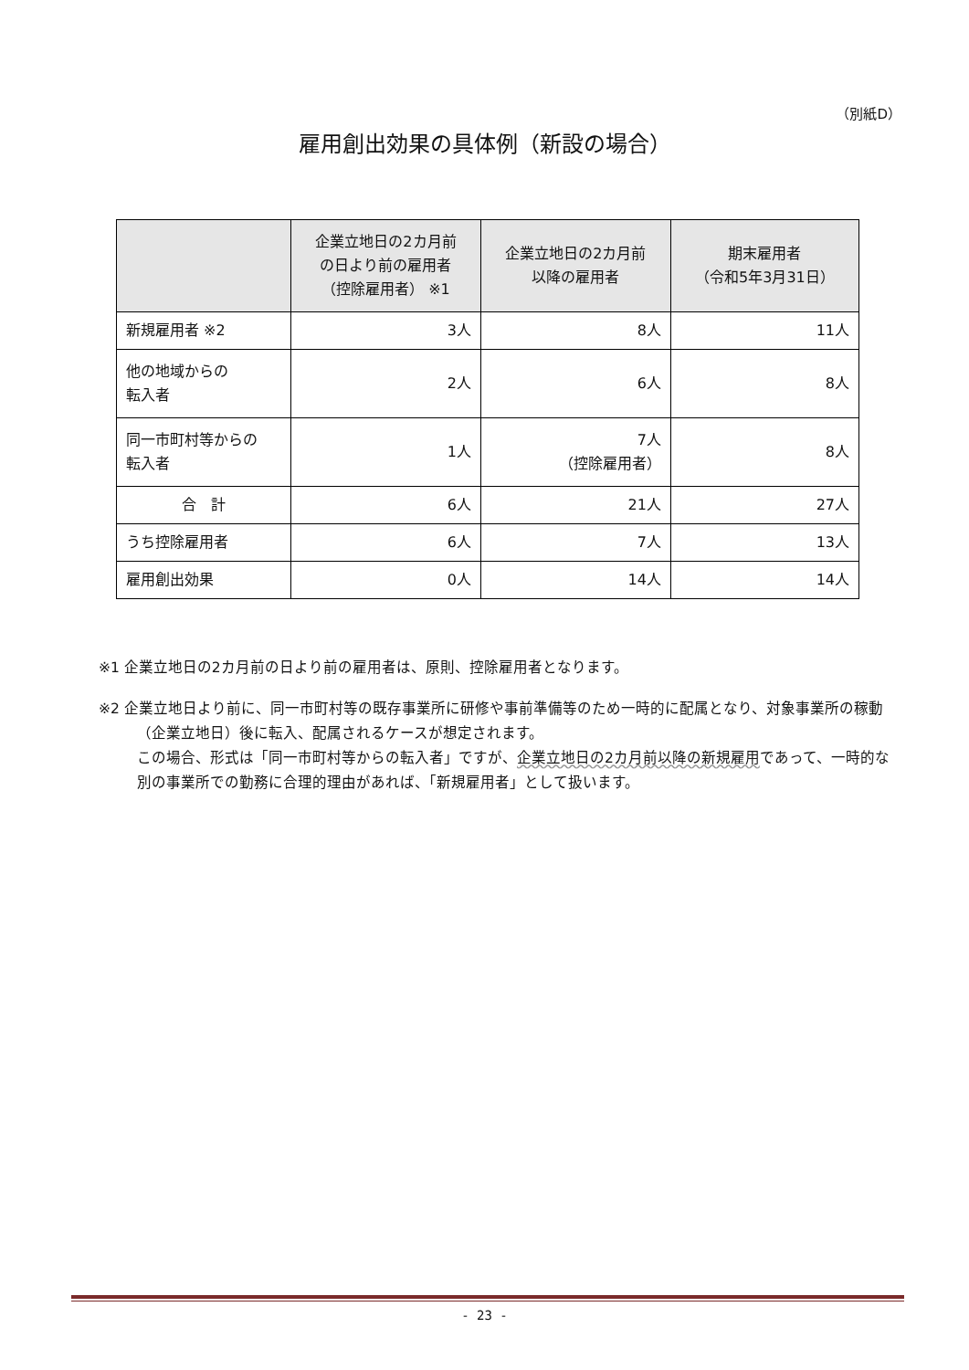（別紙D）
雇用創出効果の具体例（新設の場合）
| | 企業立地日の2カ月前 の日より前の雇用者 （控除雇用者） ※1 | 企業立地日の2カ月前 以降の雇用者 | 期末雇用者 （令和5年3月31日） |
| --- | --- | --- | --- |
| 新規雇用者 ※2 | 3人 | 8人 | 11人 |
| 他の地域からの 転入者 | 2人 | 6人 | 8人 |
| 同一市町村等からの 転入者 | 1人 | 7人 （控除雇用者） | 8人 |
| 合 計 | 6人 | 21人 | 27人 |
| うち控除雇用者 | 6人 | 7人 | 13人 |
| 雇用創出効果 | 0人 | 14人 | 14人 |
※1 企業立地日の2カ月前の日より前の雇用者は、原則、控除雇用者となります。
※2 企業立地日より前に、同一市町村等の既存事業所に研修や事前準備等のため一時的に配属となり、対象事業所の稼動（企業立地日）後に転入、配属されるケースが想定されます。
この場合、形式は「同一市町村等からの転入者」ですが、企業立地日の2カ月前以降の新規雇用であって、一時的な別の事業所での勤務に合理的理由があれば、「新規雇用者」として扱います。
- 23 -